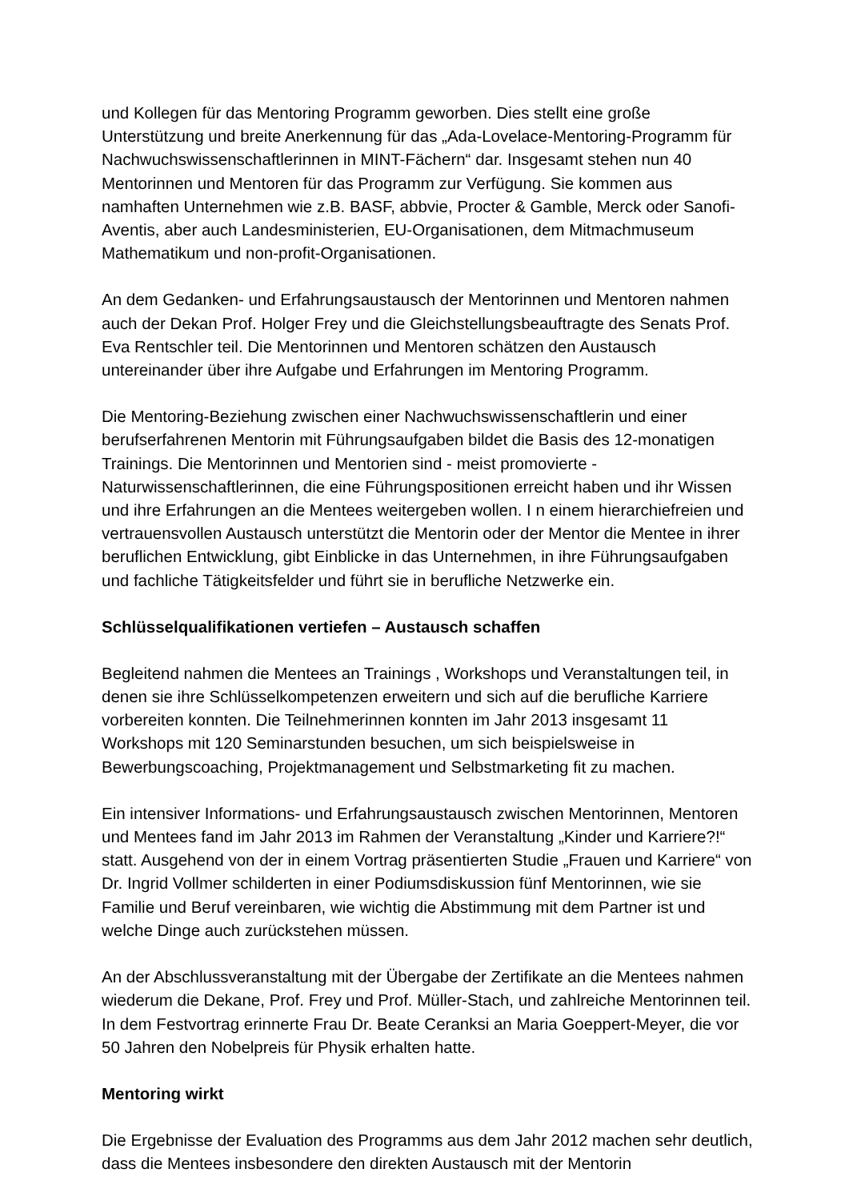und Kollegen für das Mentoring Programm geworben. Dies stellt eine große Unterstützung und breite Anerkennung für das „Ada-Lovelace-Mentoring-Programm für Nachwuchswissenschaftlerinnen in MINT-Fächern“ dar. Insgesamt stehen nun 40 Mentorinnen und Mentoren für das Programm zur Verfügung. Sie kommen aus namhaften Unternehmen wie z.B. BASF, abbvie, Procter & Gamble, Merck oder Sanofi-Aventis, aber auch Landesministerien, EU-Organisationen, dem Mitmachmuseum Mathematikum und non-profit-Organisationen.
An dem Gedanken- und Erfahrungsaustausch der Mentorinnen und Mentoren nahmen auch der Dekan Prof. Holger Frey und die Gleichstellungsbeauftragte des Senats Prof. Eva Rentschler teil. Die Mentorinnen und Mentoren schätzen den Austausch untereinander über ihre Aufgabe und Erfahrungen im Mentoring Programm.
Die Mentoring-Beziehung zwischen einer Nachwuchswissenschaftlerin und einer berufserfahrenen Mentorin mit Führungsaufgaben bildet die Basis des 12-monatigen Trainings. Die Mentorinnen und Mentorien sind - meist promovierte - Naturwissenschaftlerinnen, die eine Führungspositionen erreicht haben und ihr Wissen und ihre Erfahrungen an die Mentees weitergeben wollen. I n einem hierarchiefreien und vertrauensvollen Austausch unterstützt die Mentorin oder der Mentor die Mentee in ihrer beruflichen Entwicklung, gibt Einblicke in das Unternehmen, in ihre Führungsaufgaben und fachliche Tätigkeitsfelder und führt sie in berufliche Netzwerke ein.
Schlüsselqualifikationen vertiefen – Austausch schaffen
Begleitend nahmen die Mentees an Trainings , Workshops und Veranstaltungen teil, in denen sie ihre Schlüsselkompetenzen erweitern und sich auf die berufliche Karriere vorbereiten konnten. Die Teilnehmerinnen konnten im Jahr 2013 insgesamt 11 Workshops mit 120 Seminarstunden besuchen, um sich beispielsweise in Bewerbungscoaching, Projektmanagement und Selbstmarketing fit zu machen.
Ein intensiver Informations- und Erfahrungsaustausch zwischen Mentorinnen, Mentoren und Mentees fand im Jahr 2013 im Rahmen der Veranstaltung „Kinder und Karriere?!“ statt. Ausgehend von der in einem Vortrag präsentierten Studie „Frauen und Karriere“ von Dr. Ingrid Vollmer schilderten in einer Podiumsdiskussion fünf Mentorinnen, wie sie Familie und Beruf vereinbaren, wie wichtig die Abstimmung mit dem Partner ist und welche Dinge auch zurückstehen müssen.
An der Abschlussveranstaltung mit der Übergabe der Zertifikate an die Mentees nahmen wiederum die Dekane, Prof. Frey und Prof. Müller-Stach, und zahlreiche Mentorinnen teil. In dem Festvortrag erinnerte Frau Dr. Beate Ceranksi an Maria Goeppert-Meyer, die vor 50 Jahren den Nobelpreis für Physik erhalten hatte.
Mentoring wirkt
Die Ergebnisse der Evaluation des Programms aus dem Jahr 2012 machen sehr deutlich, dass die Mentees insbesondere den direkten Austausch mit der Mentorin